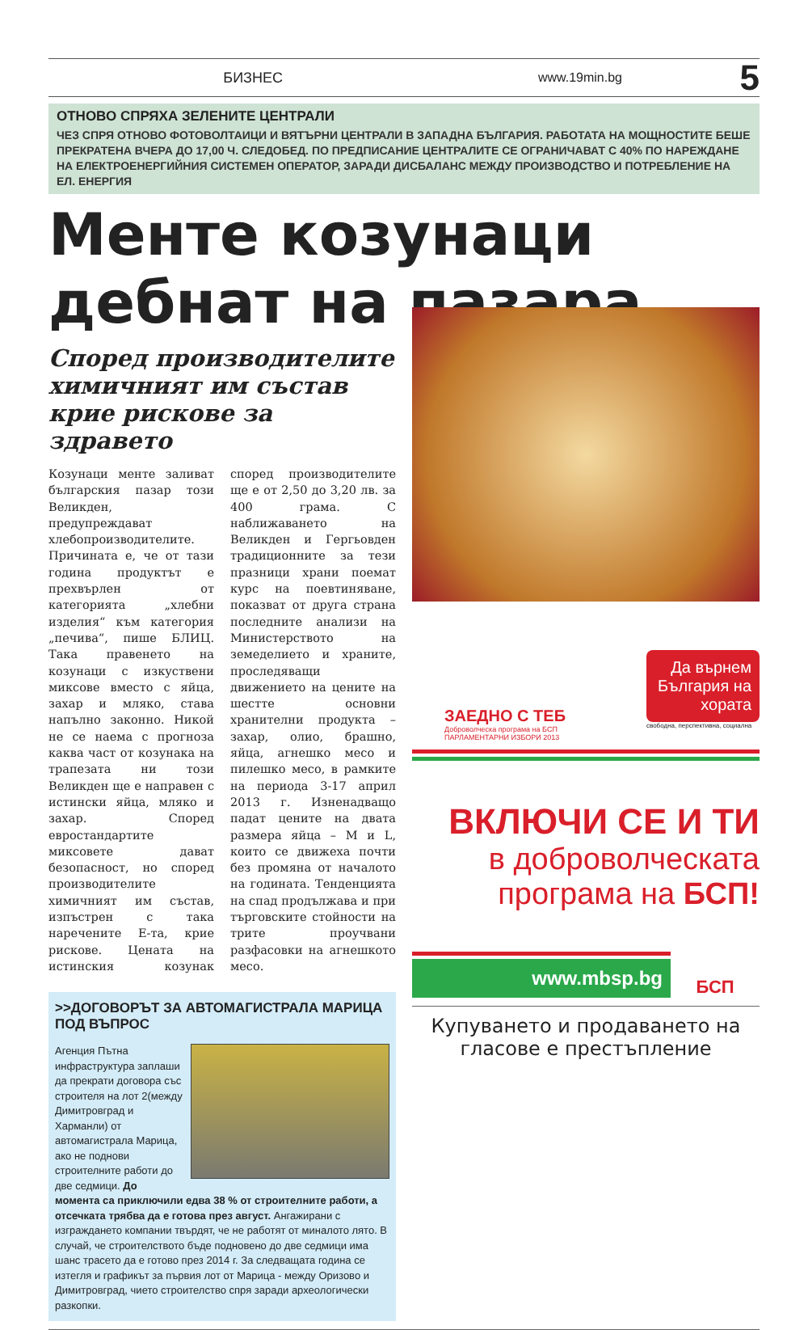БИЗНЕС www.19min.bg 5
ОТНОВО СПРЯХА ЗЕЛЕНИТЕ ЦЕНТРАЛИ
ЧЕЗ СПРЯ ОТНОВО ФОТОВОЛТАИЦИ И ВЯТЪРНИ ЦЕНТРАЛИ В ЗАПАДНА БЪЛГАРИЯ. РАБОТАТА НА МОЩНОСТИТЕ БЕШЕ ПРЕКРАТЕНА ВЧЕРА ДО 17,00 Ч. СЛЕДОБЕД. ПО ПРЕДПИСАНИЕ ЦЕНТРАЛИТЕ СЕ ОГРАНИЧАВАТ С 40% ПО НАРЕЖДАНЕ НА ЕЛЕКТРОЕНЕРГИЙНИЯ СИСТЕМЕН ОПЕРАТОР, ЗАРАДИ ДИСБАЛАНС МЕЖДУ ПРОИЗВОДСТВО И ПОТРЕБЛЕНИЕ НА ЕЛ. ЕНЕРГИЯ
Менте козунаци дебнат на пазара
Според производителите химичният им състав крие рискове за здравето
Козунаци менте заливат българския пазар този Великден, предупреждават хлебопроизводителите. Причината е, че от тази година продуктът е прехвърлен от категорията „хлебни изделия“ към категория „печива“, пише БЛИЦ. Така правенето на козунаци с изкуствени миксове вместо с яйца, захар и мляко, става напълно законно. Никой не се наема с прогноза каква част от козунака на трапезата ни този Великден ще е направен с истински яйца, мляко и захар. Според евростандартите миксовете дават безопасност, но според производителите химичният им състав, изпъстрен с така наречените Е-та, крие рискове. Цената на истинския козунак според производителите ще е от 2,50 до 3,20 лв. за 400 грама. С наближаването на Великден и Гергьовден традиционните за тези празници храни поемат курс на поевтиняване, показват от друга страна последните анализи на Министерството на земеделието и храните, проследяващи движението на цените на шестте основни хранителни продукта – захар, олио, брашно, яйца, агнешко месо и пилешко месо, в рамките на периода 3-17 април 2013 г. Изненадващо падат цените на двата размера яйца – М и L, които се движеха почти без промяна от началото на годината. Тенденцията на спад продължава и при търговските стойности на трите проучвани разфасовки на агнешкото месо.
>>ДОГОВОРЪТ ЗА АВТОМАГИСТРАЛА МАРИЦА ПОД ВЪПРОС
Агенция Пътна инфраструктура заплаши да прекрати договора със строителя на лот 2(между Димитровград и Харманли) от автомагистрала Марица, ако не поднови строителните работи до две седмици. До момента са приключили едва 38 % от строителните работи, а отсечката трябва да е готова през август. Ангажирани с изграждането компании твърдят, че не работят от миналото лято. В случай, че строителството бъде подновено до две седмици има шанс трасето да е готово през 2014 г. За следващата година се изтегля и графикът за първия лот от Марица - между Оризово и Димитровград, чието строителство спря заради археологически разкопки.
ЗАЕДНО С ТЕБ
Доброволческа програма на БСП
ПАРЛАМЕНТАРНИ ИЗБОРИ 2013
Да върнем България на хората
свободна, перспективна, социална
ВКЛЮЧИ СЕ И ТИ
в доброволческата
програма на БСП!
www.mbsp.bg
БСП
Купуването и продаването на гласове е престъпление